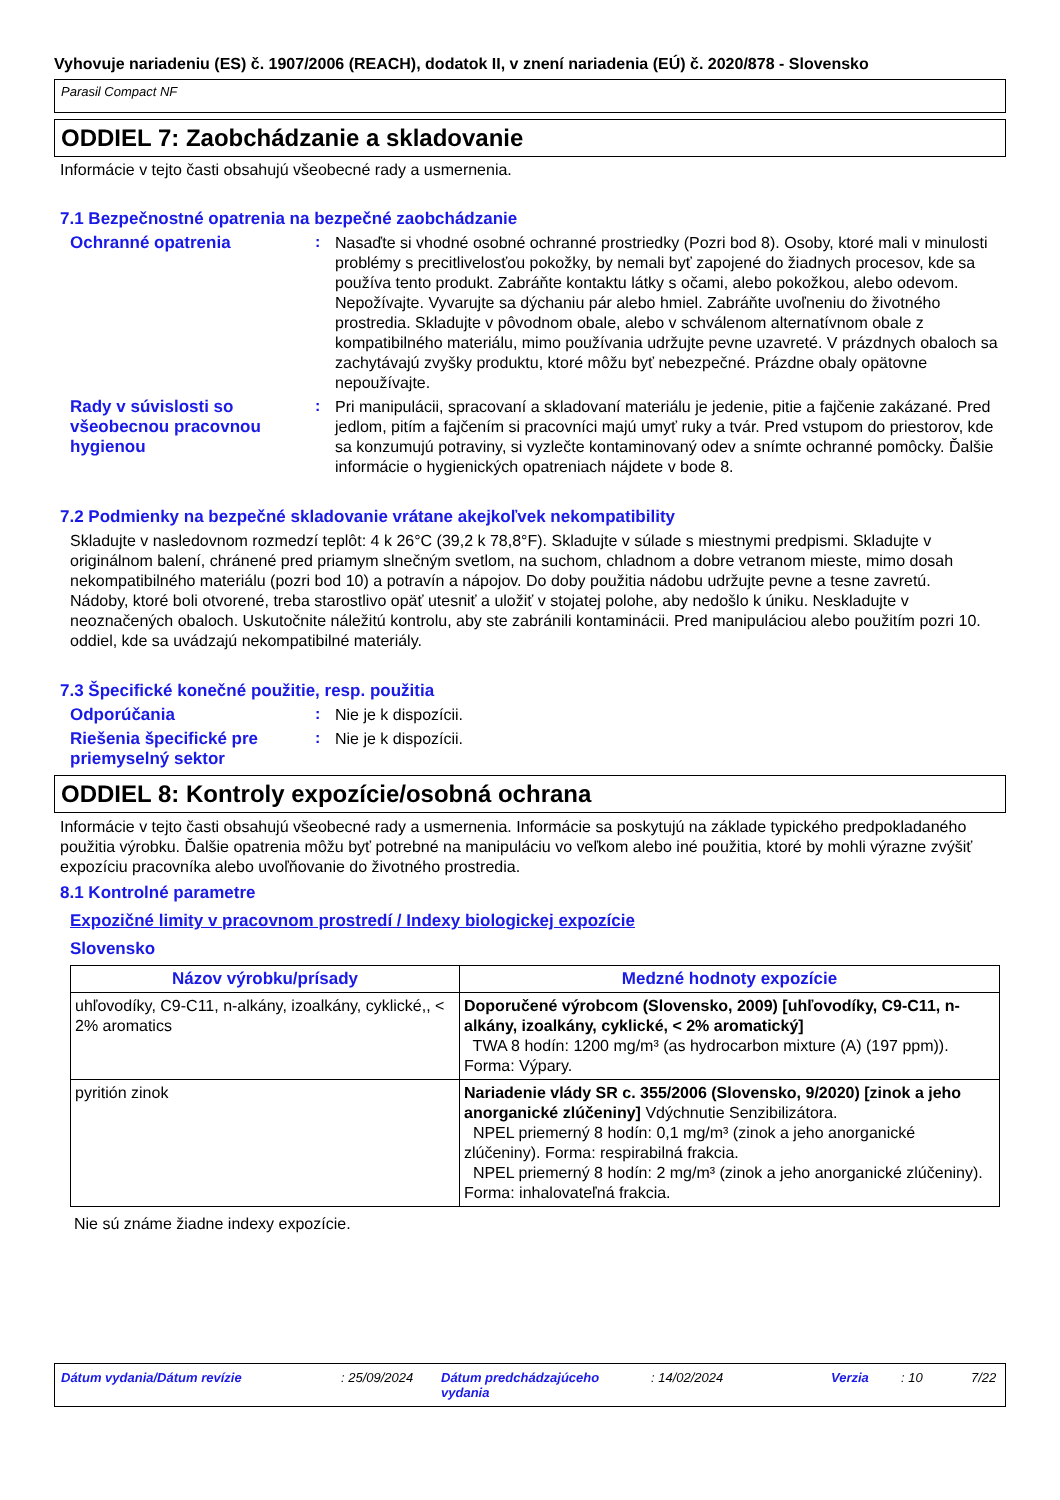Vyhovuje nariadeniu (ES) č. 1907/2006 (REACH), dodatok II, v znení nariadenia (EÚ) č. 2020/878 - Slovensko
Parasil Compact NF
ODDIEL 7: Zaobchádzanie a skladovanie
Informácie v tejto časti obsahujú všeobecné rady a usmernenia.
7.1 Bezpečnostné opatrenia na bezpečné zaobchádzanie
Ochranné opatrenia :
Nasaďte si vhodné osobné ochranné prostriedky (Pozri bod 8). Osoby, ktoré mali v minulosti problémy s precitlivelosťou pokožky, by nemali byť zapojené do žiadnych procesov, kde sa používa tento produkt. Zabráňte kontaktu látky s očami, alebo pokožkou, alebo odevom. Nepožívajte. Vyvarujte sa dýchaniu pár alebo hmiel. Zabráňte uvoľneniu do životného prostredia. Skladujte v pôvodnom obale, alebo v schválenom alternatívnom obale z kompatibilného materiálu, mimo používania udržujte pevne uzavreté. V prázdnych obaloch sa zachytávajú zvyšky produktu, ktoré môžu byť nebezpečné. Prázdne obaly opätovne nepoužívajte.
Rady v súvislosti so všeobecnou pracovnou hygienou
:
Pri manipulácii, spracovaní a skladovaní materiálu je jedenie, pitie a fajčenie zakázané. Pred jedlom, pitím a fajčením si pracovníci majú umyť ruky a tvár. Pred vstupom do priestorov, kde sa konzumujú potraviny, si vyzlečte kontaminovaný odev a snímte ochranné pomôcky. Ďalšie informácie o hygienických opatreniach nájdete v bode 8.
7.2 Podmienky na bezpečné skladovanie vrátane akejkoľvek nekompatibility
Skladujte v nasledovnom rozmedzí teplôt: 4 k 26°C (39,2 k 78,8°F). Skladujte v súlade s miestnymi predpismi. Skladujte v originálnom balení, chránené pred priamym slnečným svetlom, na suchom, chladnom a dobre vetranom mieste, mimo dosah nekompatibilného materiálu (pozri bod 10) a potravín a nápojov. Do doby použitia nádobu udržujte pevne a tesne zavretú. Nádoby, ktoré boli otvorené, treba starostlivo opäť utesniť a uložiť v stojatej polohe, aby nedošlo k úniku. Neskladujte v neoznačených obaloch. Uskutočnite náležitú kontrolu, aby ste zabránili kontaminácii. Pred manipuláciou alebo použitím pozri 10. oddiel, kde sa uvádzajú nekompatibilné materiály.
7.3 Špecifické konečné použitie, resp. použitia
Odporúčania :
Nie je k dispozícii.
Riešenia špecifické pre priemyselný sektor
:
Nie je k dispozícii.
ODDIEL 8: Kontroly expozície/osobná ochrana
Informácie v tejto časti obsahujú všeobecné rady a usmernenia. Informácie sa poskytujú na základe typického predpokladaného použitia výrobku. Ďalšie opatrenia môžu byť potrebné na manipuláciu vo veľkom alebo iné použitia, ktoré by mohli výrazne zvýšiť expozíciu pracovníka alebo uvoľňovanie do životného prostredia.
8.1 Kontrolné parametre
Expozičné limity v pracovnom prostredí / Indexy biologickej expozície
Slovensko
| Názov výrobku/prísady | Medzné hodnoty expozície |
| --- | --- |
| uhľovodíky, C9-C11, n-alkány, izoalkány, cyklické,, < 2% aromatics | Doporučené výrobcom (Slovensko, 2009) [uhľovodíky, C9-C11, n-alkány, izoalkány, cyklické, < 2% aromatický] TWA 8 hodín: 1200 mg/m³ (as hydrocarbon mixture (A) (197 ppm)). Forma: Výpary. |
| pyritión zinok | Nariadenie vlády SR c. 355/2006 (Slovensko, 9/2020) [zinok a jeho anorganické zlúčeniny] Vdýchnutie Senzibilizátora. NPEL priemerný 8 hodín: 0,1 mg/m³ (zinok a jeho anorganické zlúčeniny). Forma: respirabilná frakcia. NPEL priemerný 8 hodín: 2 mg/m³ (zinok a jeho anorganické zlúčeniny). Forma: inhalovateľná frakcia. |
Nie sú známe žiadne indexy expozície.
Dátum vydania/Dátum revízie: 25/09/2024 Dátum predchádzajúceho vydania: 14/02/2024 Verzia: 10 7/22